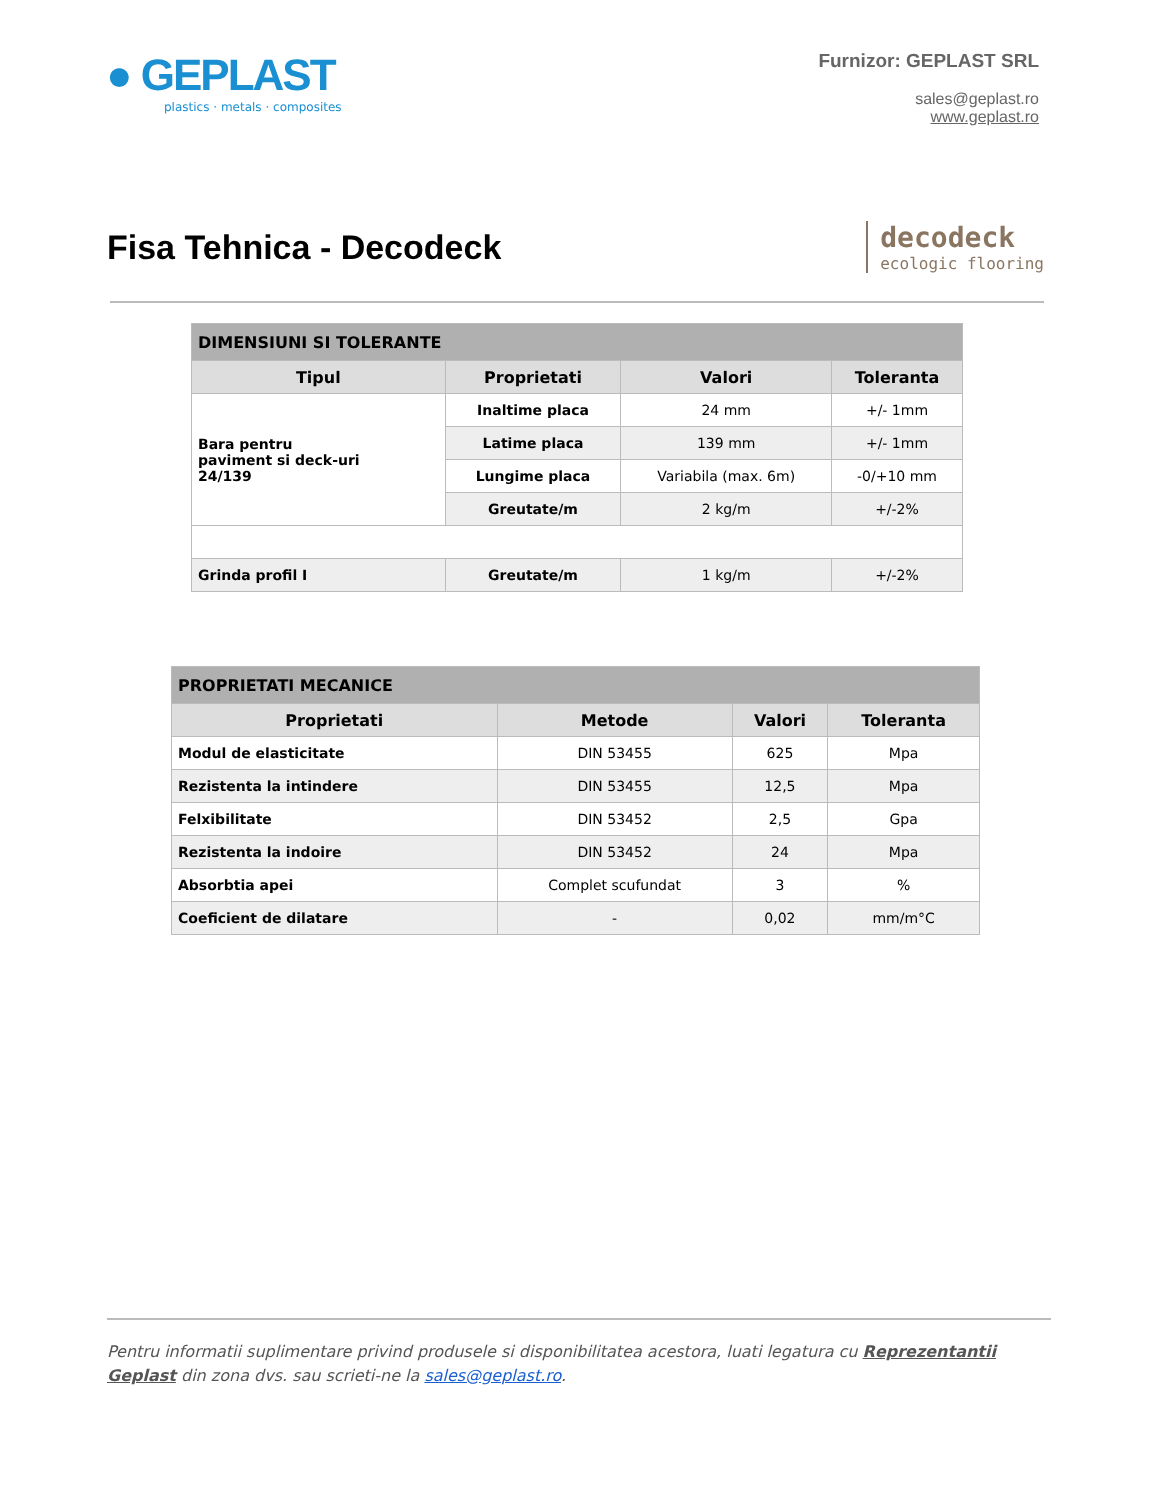● GEPLAST
plastics · metals · composites
Furnizor: GEPLAST SRL
sales@geplast.ro
www.geplast.ro
Fisa Tehnica - Decodeck
decodeck
ecologic flooring
| DIMENSIUNI SI TOLERANTE | | | |
| Tipul | Proprietati | Valori | Toleranta |
| Bara pentru paviment si deck-uri 24/139 | Inaltime placa | 24 mm | +/- 1mm |
| | Latime placa | 139 mm | +/- 1mm |
| | Lungime placa | Variabila (max. 6m) | -0/+10 mm |
| | Greutate/m | 2 kg/m | +/-2% |
| Grinda profil I | Greutate/m | 1 kg/m | +/-2% |
| PROPRIETATI MECANICE | | | |
| Proprietati | Metode | Valori | Toleranta |
| Modul de elasticitate | DIN 53455 | 625 | Mpa |
| Rezistenta la intindere | DIN 53455 | 12,5 | Mpa |
| Felxibilitate | DIN 53452 | 2,5 | Gpa |
| Rezistenta la indoire | DIN 53452 | 24 | Mpa |
| Absorbtia apei | Complet scufundat | 3 | % |
| Coeficient de dilatare | - | 0,02 | mm/m°C |
Pentru informatii suplimentare privind produsele si disponibilitatea acestora, luati legatura cu Reprezentantii Geplast din zona dvs. sau scrieti-ne la sales@geplast.ro.